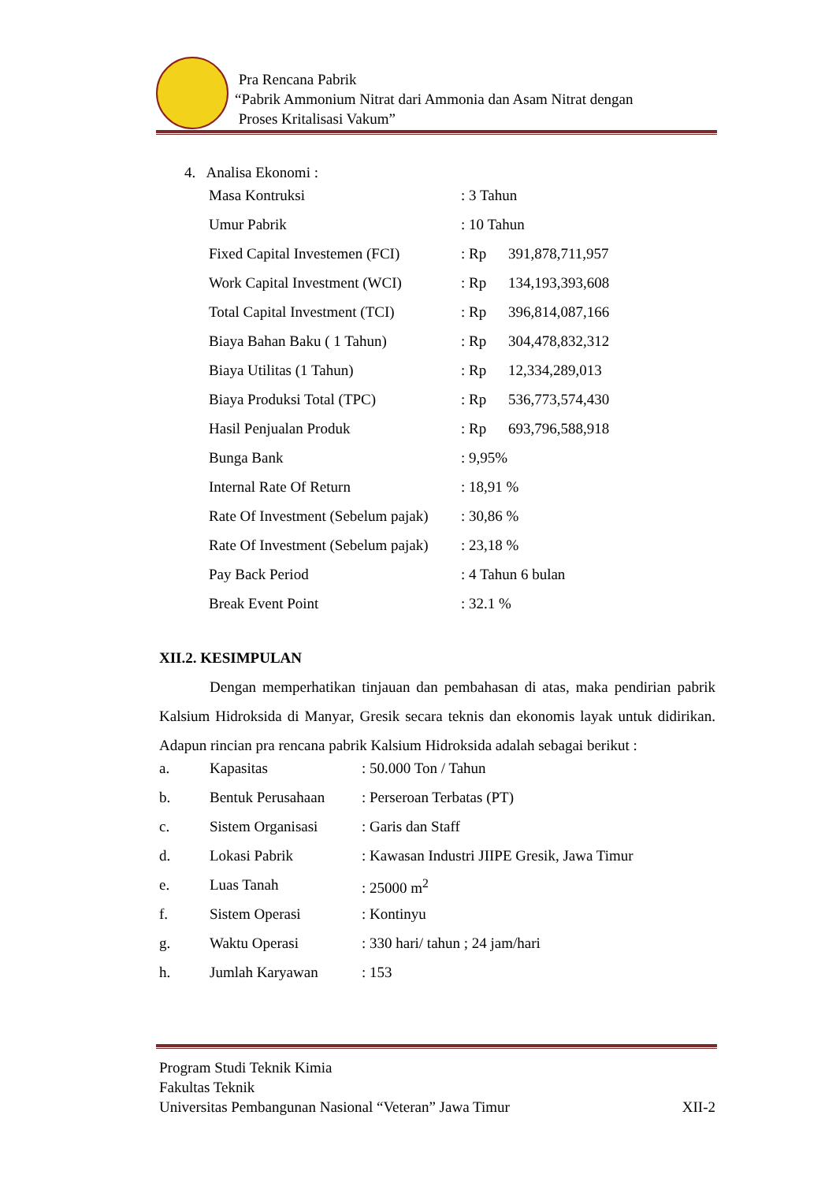Pra Rencana Pabrik
“Pabrik Ammonium Nitrat dari Ammonia dan Asam Nitrat dengan
Proses Kritalisasi Vakum”
4. Analisa Ekonomi :
| Masa Kontruksi | : 3 Tahun | |
| Umur Pabrik | : 10 Tahun | |
| Fixed Capital Investemen (FCI) | : Rp | 391,878,711,957 |
| Work Capital Investment (WCI) | : Rp | 134,193,393,608 |
| Total Capital Investment (TCI) | : Rp | 396,814,087,166 |
| Biaya Bahan Baku ( 1 Tahun) | : Rp | 304,478,832,312 |
| Biaya Utilitas (1 Tahun) | : Rp | 12,334,289,013 |
| Biaya Produksi Total (TPC) | : Rp | 536,773,574,430 |
| Hasil Penjualan Produk | : Rp | 693,796,588,918 |
| Bunga Bank | : 9,95% | |
| Internal Rate Of Return | : 18,91 % | |
| Rate Of Investment (Sebelum pajak) | : 30,86 % | |
| Rate Of Investment (Sebelum pajak) | : 23,18 % | |
| Pay Back Period | : 4 Tahun 6 bulan | |
| Break Event Point | : 32.1 % | |
XII.2. KESIMPULAN
Dengan memperhatikan tinjauan dan pembahasan di atas, maka pendirian pabrik Kalsium Hidroksida di Manyar, Gresik secara teknis dan ekonomis layak untuk didirikan. Adapun rincian pra rencana pabrik Kalsium Hidroksida adalah sebagai berikut :
| a. | Kapasitas | : 50.000 Ton / Tahun |
| b. | Bentuk Perusahaan | : Perseroan Terbatas (PT) |
| c. | Sistem Organisasi | : Garis dan Staff |
| d. | Lokasi Pabrik | : Kawasan Industri JIIPE Gresik, Jawa Timur |
| e. | Luas Tanah | : 25000 m<sup>2</sup> |
| f. | Sistem Operasi | : Kontinyu |
| g. | Waktu Operasi | : 330 hari/ tahun ; 24 jam/hari |
| h. | Jumlah Karyawan | : 153 |
Program Studi Teknik Kimia
Fakultas Teknik
Universitas Pembangunan Nasional “Veteran” Jawa Timur XII-2